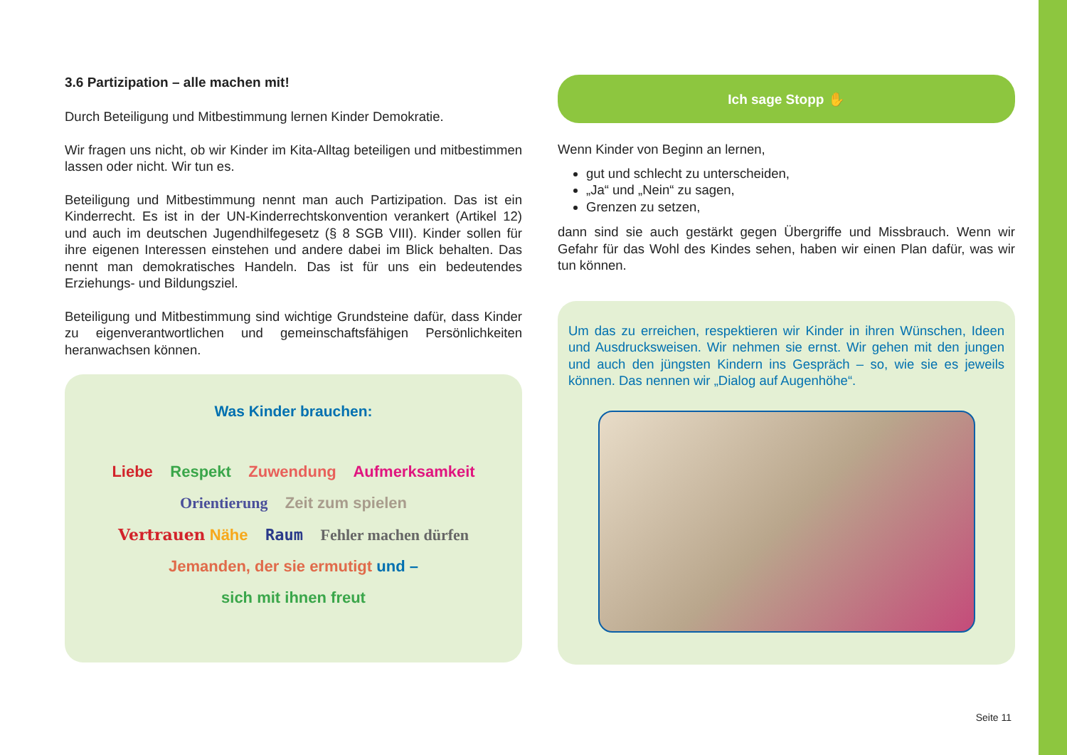3.6 Partizipation – alle machen mit!
Durch Beteiligung und Mitbestimmung lernen Kinder Demokratie.
Wir fragen uns nicht, ob wir Kinder im Kita-Alltag beteiligen und mitbestimmen lassen oder nicht. Wir tun es.
Beteiligung und Mitbestimmung nennt man auch Partizipation. Das ist ein Kinderrecht. Es ist in der UN-Kinderrechtskonvention verankert (Artikel 12) und auch im deutschen Jugendhilfegesetz (§ 8 SGB VIII). Kinder sollen für ihre eigenen Interessen einstehen und andere dabei im Blick behalten. Das nennt man demokratisches Handeln. Das ist für uns ein bedeutendes Erziehungs- und Bildungsziel.
Beteiligung und Mitbestimmung sind wichtige Grundsteine dafür, dass Kinder zu eigenverantwortlichen und gemeinschaftsfähigen Persönlichkeiten heranwachsen können.
Was Kinder brauchen:
Liebe Respekt Zuwendung Aufmerksamkeit
Orientierung Zeit zum spielen
Vertrauen Nähe Raum Fehler machen dürfen
Jemanden, der sie ermutigt und –
sich mit ihnen freut
Ich sage Stopp ✋
Wenn Kinder von Beginn an lernen,
gut und schlecht zu unterscheiden,
„Ja“ und „Nein“ zu sagen,
Grenzen zu setzen,
dann sind sie auch gestärkt gegen Übergriffe und Missbrauch. Wenn wir Gefahr für das Wohl des Kindes sehen, haben wir einen Plan dafür, was wir tun können.
Um das zu erreichen, respektieren wir Kinder in ihren Wünschen, Ideen und Ausdrucksweisen. Wir nehmen sie ernst. Wir gehen mit den jungen und auch den jüngsten Kindern ins Gespräch – so, wie sie es jeweils können. Das nennen wir „Dialog auf Augenhöhe“.
Seite 11